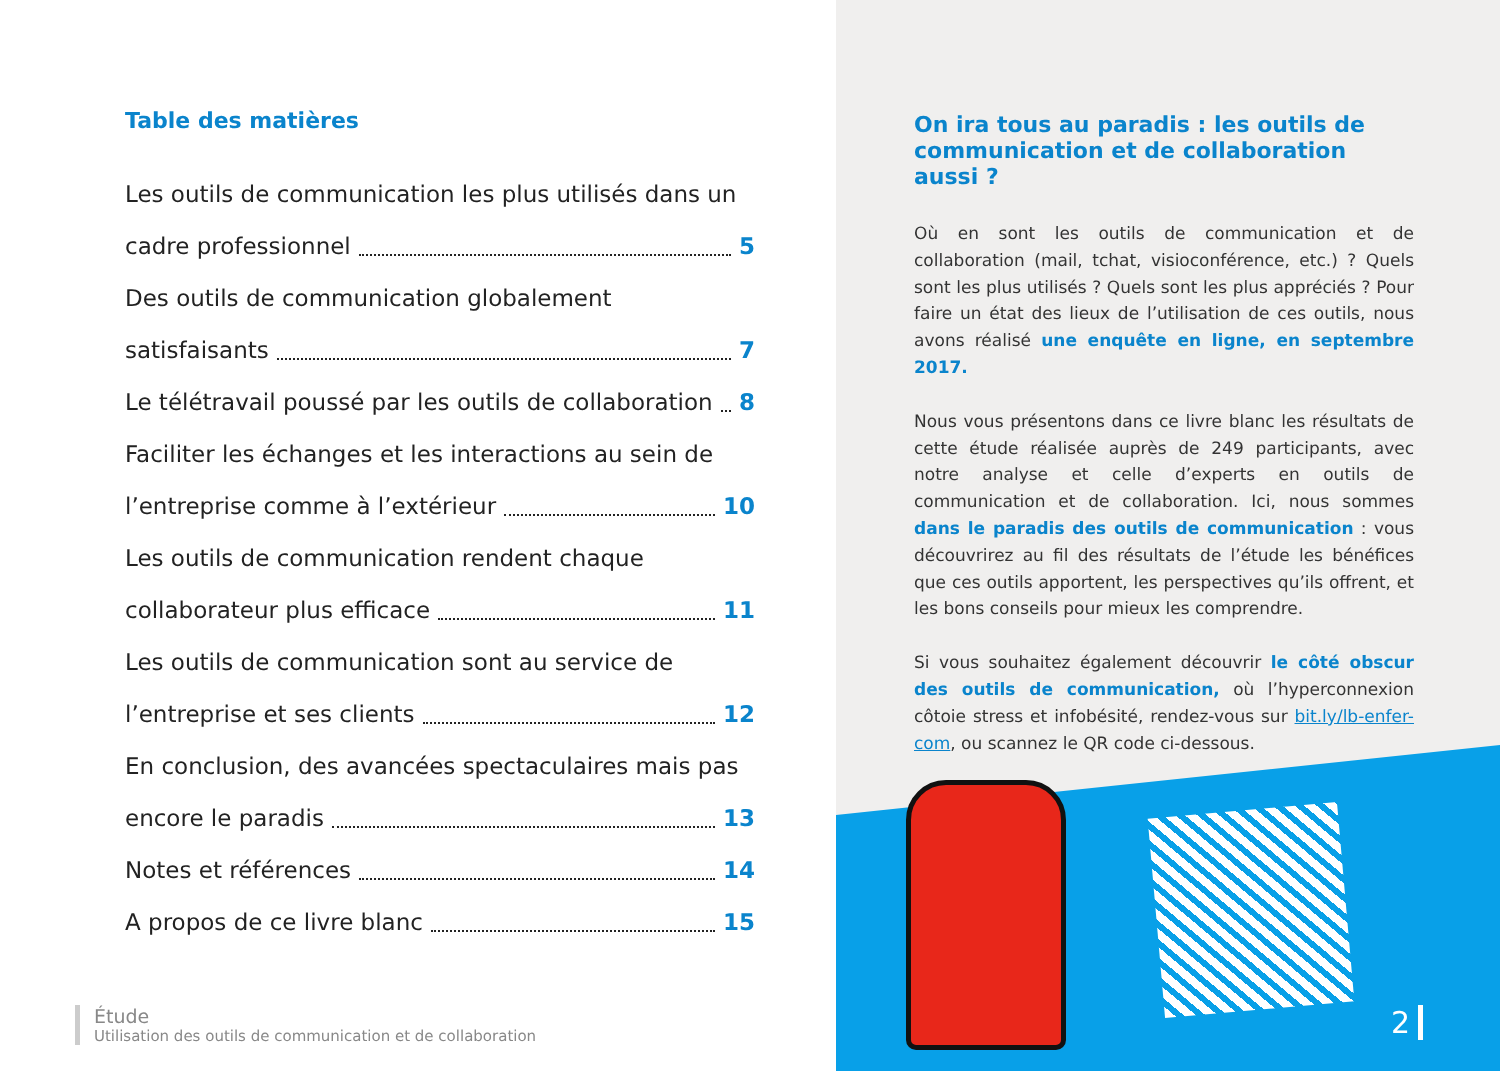Table des matières
Les outils de communication les plus utilisés dans un
cadre professionnel 5
Des outils de communication globalement
satisfaisants 7
Le télétravail poussé par les outils de collaboration 8
Faciliter les échanges et les interactions au sein de
l’entreprise comme à l’extérieur 10
Les outils de communication rendent chaque
collaborateur plus efficace 11
Les outils de communication sont au service de
l’entreprise et ses clients 12
En conclusion, des avancées spectaculaires mais pas
encore le paradis 13
Notes et références 14
A propos de ce livre blanc 15
Étude
Utilisation des outils de communication et de collaboration
On ira tous au paradis : les outils de communication et de collaboration aussi ?
Où en sont les outils de communication et de collaboration (mail, tchat, visioconférence, etc.) ? Quels sont les plus utilisés ? Quels sont les plus appréciés ? Pour faire un état des lieux de l’utilisation de ces outils, nous avons réalisé une enquête en ligne, en septembre 2017.
Nous vous présentons dans ce livre blanc les résultats de cette étude réalisée auprès de 249 participants, avec notre analyse et celle d’experts en outils de communication et de collaboration. Ici, nous sommes dans le paradis des outils de communication : vous découvrirez au fil des résultats de l’étude les bénéfices que ces outils apportent, les perspectives qu’ils offrent, et les bons conseils pour mieux les comprendre.
Si vous souhaitez également découvrir le côté obscur des outils de communication, où l’hyperconnexion côtoie stress et infobésité, rendez-vous sur bit.ly/lb-enfer-com, ou scannez le QR code ci-dessous.
2